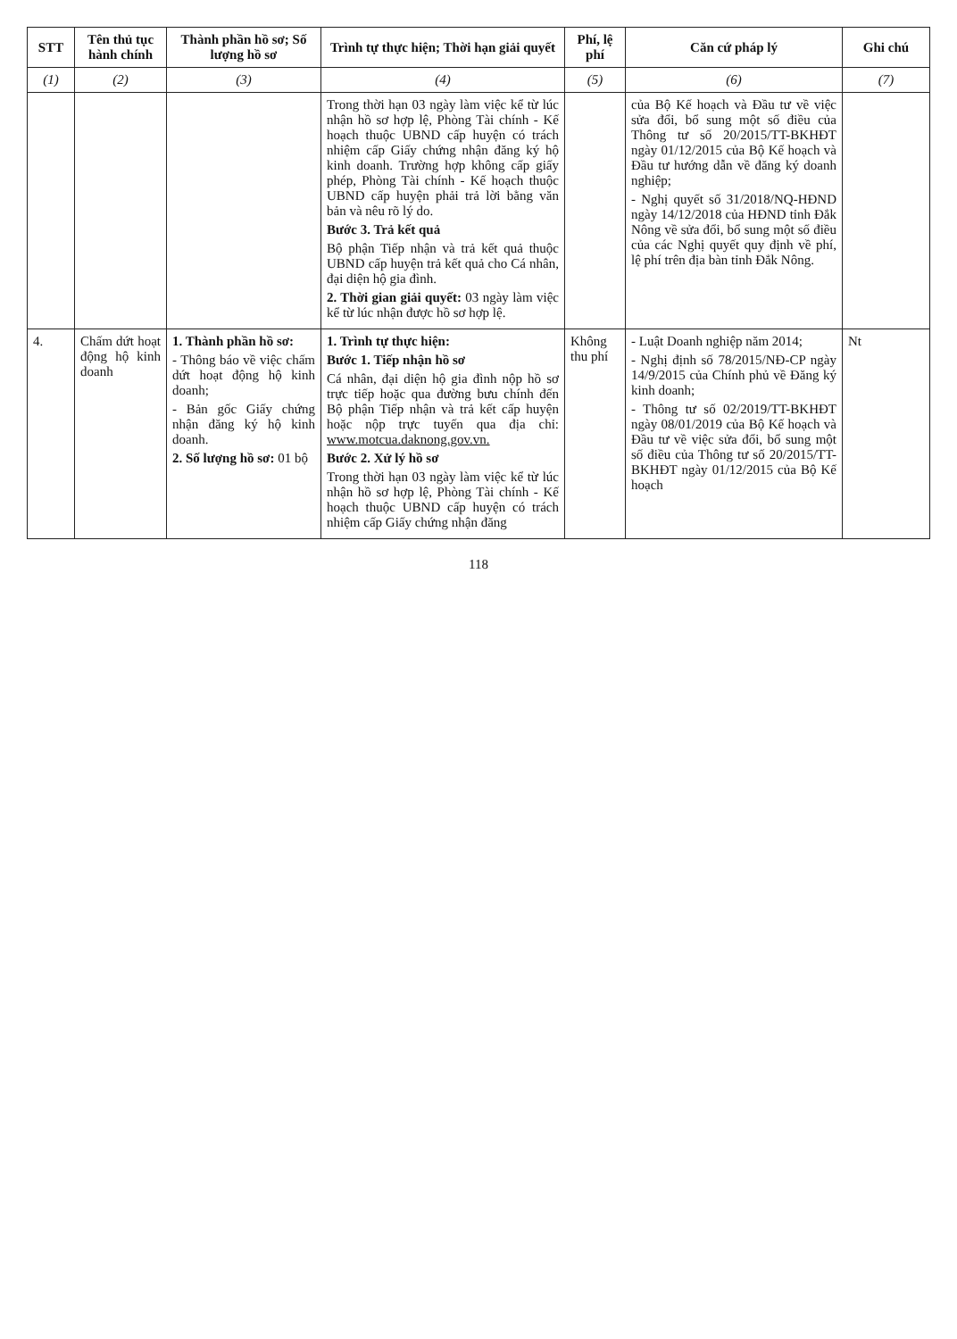| STT | Tên thủ tục hành chính | Thành phần hồ sơ; Số lượng hồ sơ | Trình tự thực hiện; Thời hạn giải quyết | Phí, lệ phí | Căn cứ pháp lý | Ghi chú |
| --- | --- | --- | --- | --- | --- | --- |
| (1) | (2) | (3) | (4) | (5) | (6) | (7) |
| | | | Trong thời hạn 03 ngày làm việc kể từ lúc nhận hồ sơ hợp lệ, Phòng Tài chính - Kế hoạch thuộc UBND cấp huyện có trách nhiệm cấp Giấy chứng nhận đăng ký hộ kinh doanh. Trường hợp không cấp giấy phép, Phòng Tài chính - Kế hoạch thuộc UBND cấp huyện phải trả lời bằng văn bản và nêu rõ lý do. Bước 3. Trả kết quả Bộ phận Tiếp nhận và trả kết quả thuộc UBND cấp huyện trả kết quả cho Cá nhân, đại diện hộ gia đình. 2. Thời gian giải quyết: 03 ngày làm việc kể từ lúc nhận được hồ sơ hợp lệ. | | của Bộ Kế hoạch và Đầu tư về việc sửa đổi, bổ sung một số điều của Thông tư số 20/2015/TT-BKHĐT ngày 01/12/2015 của Bộ Kế hoạch và Đầu tư hướng dẫn về đăng ký doanh nghiệp; - Nghị quyết số 31/2018/NQ-HĐND ngày 14/12/2018 của HĐND tỉnh Đắk Nông về sửa đổi, bổ sung một số điều của các Nghị quyết quy định về phí, lệ phí trên địa bàn tỉnh Đắk Nông. | |
| 4. | Chấm dứt hoạt động hộ kinh doanh | 1. Thành phần hồ sơ: - Thông báo về việc chấm dứt hoạt động hộ kinh doanh; - Bản gốc Giấy chứng nhận đăng ký hộ kinh doanh. 2. Số lượng hồ sơ: 01 bộ | 1. Trình tự thực hiện: Bước 1. Tiếp nhận hồ sơ Cá nhân, đại diện hộ gia đình nộp hồ sơ trực tiếp hoặc qua đường bưu chính đến Bộ phận Tiếp nhận và trả kết cấp huyện hoặc nộp trực tuyến qua địa chỉ: www.motcua.daknong.gov.vn. Bước 2. Xử lý hồ sơ Trong thời hạn 03 ngày làm việc kể từ lúc nhận hồ sơ hợp lệ, Phòng Tài chính - Kế hoạch thuộc UBND cấp huyện có trách nhiệm cấp Giấy chứng nhận đăng | Không thu phí | - Luật Doanh nghiệp năm 2014; - Nghị định số 78/2015/NĐ-CP ngày 14/9/2015 của Chính phủ về Đăng ký kinh doanh; - Thông tư số 02/2019/TT-BKHĐT ngày 08/01/2019 của Bộ Kế hoạch và Đầu tư về việc sửa đổi, bổ sung một số điều của Thông tư số 20/2015/TT-BKHĐT ngày 01/12/2015 của Bộ Kế hoạch | Nt |
118